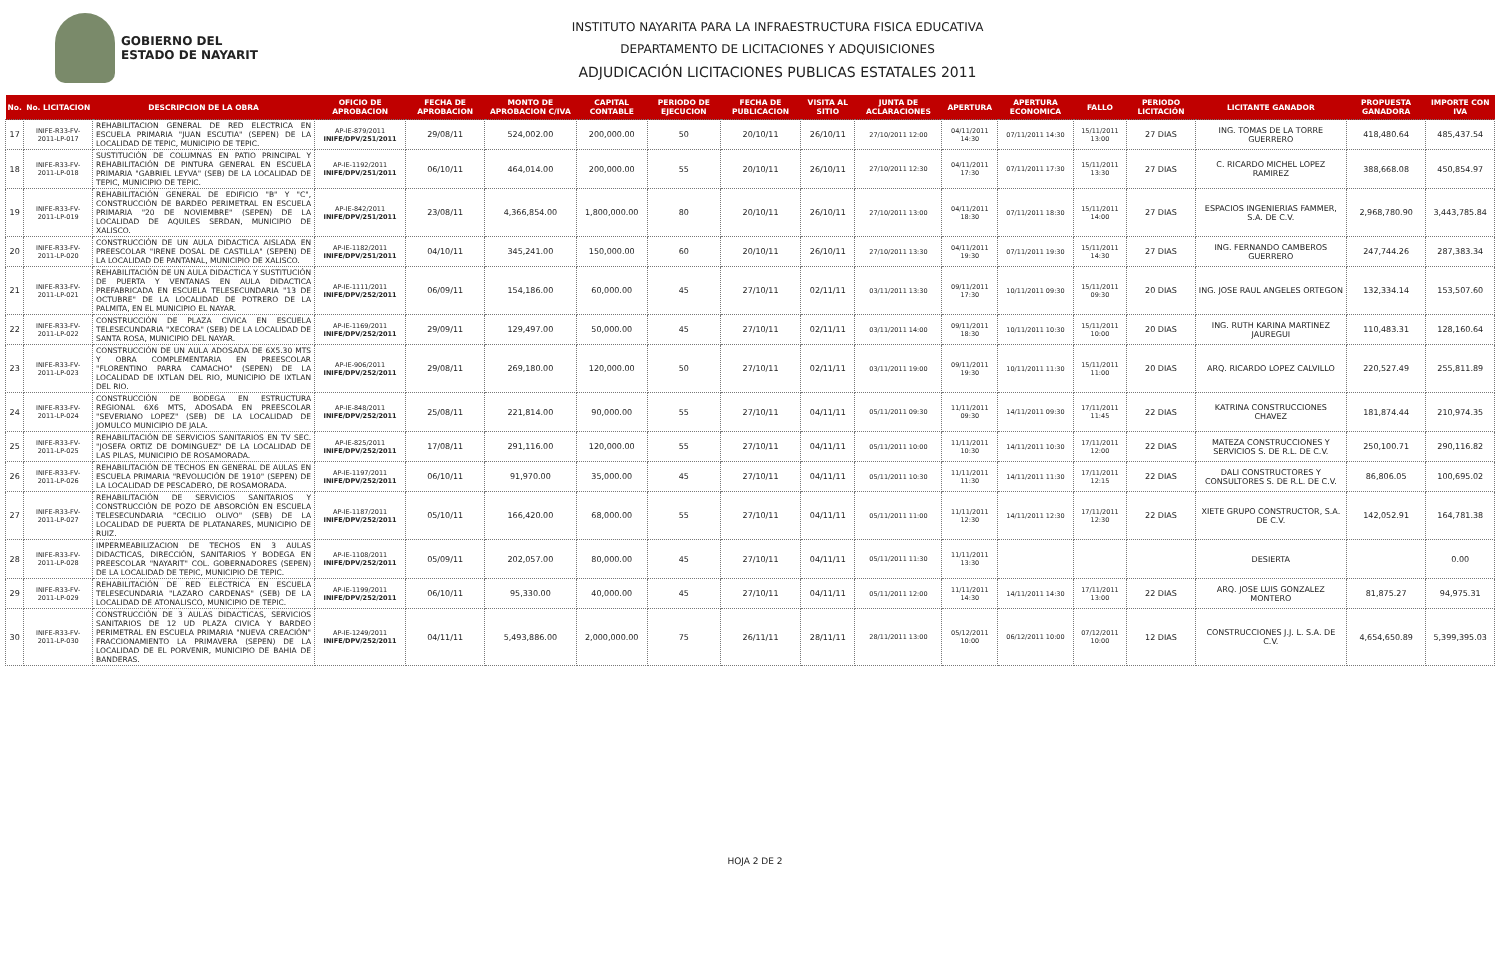GOBIERNO DEL
ESTADO DE NAYARIT
INSTITUTO NAYARITA PARA LA INFRAESTRUCTURA FISICA EDUCATIVA
DEPARTAMENTO DE LICITACIONES Y ADQUISICIONES
ADJUDICACIÓN LICITACIONES PUBLICAS ESTATALES 2011
| No. | No. LICITACION | DESCRIPCION DE LA OBRA | OFICIO DE APROBACION | FECHA DE APROBACION | MONTO DE APROBACION C/IVA | CAPITAL CONTABLE | PERIODO DE EJECUCION | FECHA DE PUBLICACION | VISITA AL SITIO | JUNTA DE ACLARACIONES | APERTURA | APERTURA ECONOMICA | FALLO | PERIODO LICITACIÓN | LICITANTE GANADOR | PROPUESTA GANADORA | IMPORTE CON IVA |
| --- | --- | --- | --- | --- | --- | --- | --- | --- | --- | --- | --- | --- | --- | --- | --- | --- | --- |
| 17 | INIFE-R33-FV-2011-LP-017 | REHABILITACION GENERAL DE RED ELECTRICA EN ESCUELA PRIMARIA "JUAN ESCUTIA" (SEPEN) DE LA LOCALIDAD DE TEPIC, MUNICIPIO DE TEPIC. | AP-IE-879/2011 INIFE/DPV/251/2011 | 29/08/11 | 524,002.00 | 200,000.00 | 50 | 20/10/11 | 26/10/11 | 27/10/2011 12:00 | 04/11/2011 14:30 | 07/11/2011 14:30 | 15/11/2011 13:00 | 27 DIAS | ING. TOMAS DE LA TORRE GUERRERO | 418,480.64 | 485,437.54 |
| 18 | INIFE-R33-FV-2011-LP-018 | SUSTITUCIÓN DE COLUMNAS EN PATIO PRINCIPAL Y REHABILITACIÓN DE PINTURA GENERAL EN ESCUELA PRIMARIA "GABRIEL LEYVA" (SEB) DE LA LOCALIDAD DE TEPIC, MUNICIPIO DE TEPIC. | AP-IE-1192/2011 INIFE/DPV/251/2011 | 06/10/11 | 464,014.00 | 200,000.00 | 55 | 20/10/11 | 26/10/11 | 27/10/2011 12:30 | 04/11/2011 17:30 | 07/11/2011 17:30 | 15/11/2011 13:30 | 27 DIAS | C. RICARDO MICHEL LOPEZ RAMIREZ | 388,668.08 | 450,854.97 |
| 19 | INIFE-R33-FV-2011-LP-019 | REHABILITACIÓN GENERAL DE EDIFICIO "B" Y "C", CONSTRUCCIÓN DE BARDEO PERIMETRAL EN ESCUELA PRIMARIA "20 DE NOVIEMBRE" (SEPEN) DE LA LOCALIDAD DE AQUILES SERDAN, MUNICIPIO DE XALISCO. | AP-IE-842/2011 INIFE/DPV/251/2011 | 23/08/11 | 4,366,854.00 | 1,800,000.00 | 80 | 20/10/11 | 26/10/11 | 27/10/2011 13:00 | 04/11/2011 18:30 | 07/11/2011 18:30 | 15/11/2011 14:00 | 27 DIAS | ESPACIOS INGENIERIAS FAMMER, S.A. DE C.V. | 2,968,780.90 | 3,443,785.84 |
| 20 | INIFE-R33-FV-2011-LP-020 | CONSTRUCCIÓN DE UN AULA DIDACTICA AISLADA EN PREESCOLAR "IRENE DOSAL DE CASTILLA" (SEPEN) DE LA LOCALIDAD DE PANTANAL, MUNICIPIO DE XALISCO. | AP-IE-1182/2011 INIFE/DPV/251/2011 | 04/10/11 | 345,241.00 | 150,000.00 | 60 | 20/10/11 | 26/10/11 | 27/10/2011 13:30 | 04/11/2011 19:30 | 07/11/2011 19:30 | 15/11/2011 14:30 | 27 DIAS | ING. FERNANDO CAMBEROS GUERRERO | 247,744.26 | 287,383.34 |
| 21 | INIFE-R33-FV-2011-LP-021 | REHABILITACIÓN DE UN AULA DIDACTICA Y SUSTITUCIÓN DE PUERTA Y VENTANAS EN AULA DIDACTICA PREFABRICADA EN ESCUELA TELESECUNDARIA "13 DE OCTUBRE" DE LA LOCALIDAD DE POTRERO DE LA PALMITA, EN EL MUNICIPIO EL NAYAR. | AP-IE-1111/2011 INIFE/DPV/252/2011 | 06/09/11 | 154,186.00 | 60,000.00 | 45 | 27/10/11 | 02/11/11 | 03/11/2011 13:30 | 09/11/2011 17:30 | 10/11/2011 09:30 | 15/11/2011 09:30 | 20 DIAS | ING. JOSE RAUL ANGELES ORTEGON | 132,334.14 | 153,507.60 |
| 22 | INIFE-R33-FV-2011-LP-022 | CONSTRUCCIÓN DE PLAZA CIVICA EN ESCUELA TELESECUNDARIA "XECORA" (SEB) DE LA LOCALIDAD DE SANTA ROSA, MUNICIPIO DEL NAYAR. | AP-IE-1169/2011 INIFE/DPV/252/2011 | 29/09/11 | 129,497.00 | 50,000.00 | 45 | 27/10/11 | 02/11/11 | 03/11/2011 14:00 | 09/11/2011 18:30 | 10/11/2011 10:30 | 15/11/2011 10:00 | 20 DIAS | ING. RUTH KARINA MARTINEZ JAUREGUI | 110,483.31 | 128,160.64 |
| 23 | INIFE-R33-FV-2011-LP-023 | CONSTRUCCIÓN DE UN AULA ADOSADA DE 6X5.30 MTS Y OBRA COMPLEMENTARIA EN PREESCOLAR "FLORENTINO PARRA CAMACHO" (SEPEN) DE LA LOCALIDAD DE IXTLAN DEL RIO, MUNICIPIO DE IXTLAN DEL RIO. | AP-IE-906/2011 INIFE/DPV/252/2011 | 29/08/11 | 269,180.00 | 120,000.00 | 50 | 27/10/11 | 02/11/11 | 03/11/2011 19:00 | 09/11/2011 19:30 | 10/11/2011 11:30 | 15/11/2011 11:00 | 20 DIAS | ARQ. RICARDO LOPEZ CALVILLO | 220,527.49 | 255,811.89 |
| 24 | INIFE-R33-FV-2011-LP-024 | CONSTRUCCIÓN DE BODEGA EN ESTRUCTURA REGIONAL 6X6 MTS, ADOSADA EN PREESCOLAR "SEVERIANO LOPEZ" (SEB) DE LA LOCALIDAD DE JOMULCO MUNICIPIO DE JALA. | AP-IE-848/2011 INIFE/DPV/252/2011 | 25/08/11 | 221,814.00 | 90,000.00 | 55 | 27/10/11 | 04/11/11 | 05/11/2011 09:30 | 11/11/2011 09:30 | 14/11/2011 09:30 | 17/11/2011 11:45 | 22 DIAS | KATRINA CONSTRUCCIONES CHAVEZ | 181,874.44 | 210,974.35 |
| 25 | INIFE-R33-FV-2011-LP-025 | REHABILITACIÓN DE SERVICIOS SANITARIOS EN TV SEC. "JOSEFA ORTIZ DE DOMINGUEZ" DE LA LOCALIDAD DE LAS PILAS, MUNICIPIO DE ROSAMORADA. | AP-IE-825/2011 INIFE/DPV/252/2011 | 17/08/11 | 291,116.00 | 120,000.00 | 55 | 27/10/11 | 04/11/11 | 05/11/2011 10:00 | 11/11/2011 10:30 | 14/11/2011 10:30 | 17/11/2011 12:00 | 22 DIAS | MATEZA CONSTRUCCIONES Y SERVICIOS S. DE R.L. DE C.V. | 250,100.71 | 290,116.82 |
| 26 | INIFE-R33-FV-2011-LP-026 | REHABILITACIÓN DE TECHOS EN GENERAL DE AULAS EN ESCUELA PRIMARIA "REVOLUCIÓN DE 1910" (SEPEN) DE LA LOCALIDAD DE PESCADERO, DE ROSAMORADA. | AP-IE-1197/2011 INIFE/DPV/252/2011 | 06/10/11 | 91,970.00 | 35,000.00 | 45 | 27/10/11 | 04/11/11 | 05/11/2011 10:30 | 11/11/2011 11:30 | 14/11/2011 11:30 | 17/11/2011 12:15 | 22 DIAS | DALI CONSTRUCTORES Y CONSULTORES S. DE R.L. DE C.V. | 86,806.05 | 100,695.02 |
| 27 | INIFE-R33-FV-2011-LP-027 | REHABILITACIÓN DE SERVICIOS SANITARIOS Y CONSTRUCCIÓN DE POZO DE ABSORCIÓN EN ESCUELA TELESECUNDARIA "CECILIO OLIVO" (SEB) DE LA LOCALIDAD DE PUERTA DE PLATANARES, MUNICIPIO DE RUIZ. | AP-IE-1187/2011 INIFE/DPV/252/2011 | 05/10/11 | 166,420.00 | 68,000.00 | 55 | 27/10/11 | 04/11/11 | 05/11/2011 11:00 | 11/11/2011 12:30 | 14/11/2011 12:30 | 17/11/2011 12:30 | 22 DIAS | XIETE GRUPO CONSTRUCTOR, S.A. DE C.V. | 142,052.91 | 164,781.38 |
| 28 | INIFE-R33-FV-2011-LP-028 | IMPERMEABILIZACION DE TECHOS EN 3 AULAS DIDACTICAS, DIRECCIÓN, SANITARIOS Y BODEGA EN PREESCOLAR "NAYARIT" COL. GOBERNADORES (SEPEN) DE LA LOCALIDAD DE TEPIC, MUNICIPIO DE TEPIC. | AP-IE-1108/2011 INIFE/DPV/252/2011 | 05/09/11 | 202,057.00 | 80,000.00 | 45 | 27/10/11 | 04/11/11 | 05/11/2011 11:30 | 11/11/2011 13:30 | | | | DESIERTA | | 0.00 |
| 29 | INIFE-R33-FV-2011-LP-029 | REHABILITACIÓN DE RED ELECTRICA EN ESCUELA TELESECUNDARIA "LAZARO CARDENAS" (SEB) DE LA LOCALIDAD DE ATONALISCO, MUNICIPIO DE TEPIC. | AP-IE-1199/2011 INIFE/DPV/252/2011 | 06/10/11 | 95,330.00 | 40,000.00 | 45 | 27/10/11 | 04/11/11 | 05/11/2011 12:00 | 11/11/2011 14:30 | 14/11/2011 14:30 | 17/11/2011 13:00 | 22 DIAS | ARQ. JOSE LUIS GONZALEZ MONTERO | 81,875.27 | 94,975.31 |
| 30 | INIFE-R33-FV-2011-LP-030 | CONSTRUCCIÓN DE 3 AULAS DIDACTICAS, SERVICIOS SANITARIOS DE 12 UD PLAZA CIVICA Y BARDEO PERIMETRAL EN ESCUELA PRIMARIA "NUEVA CREACIÓN" FRACCIONAMIENTO LA PRIMAVERA (SEPEN) DE LA LOCALIDAD DE EL PORVENIR, MUNICIPIO DE BAHIA DE BANDERAS. | AP-IE-1249/2011 INIFE/DPV/252/2011 | 04/11/11 | 5,493,886.00 | 2,000,000.00 | 75 | 26/11/11 | 28/11/11 | 28/11/2011 13:00 | 05/12/2011 10:00 | 06/12/2011 10:00 | 07/12/2011 10:00 | 12 DIAS | CONSTRUCCIONES J.J. L. S.A. DE C.V. | 4,654,650.89 | 5,399,395.03 |
HOJA 2 DE 2